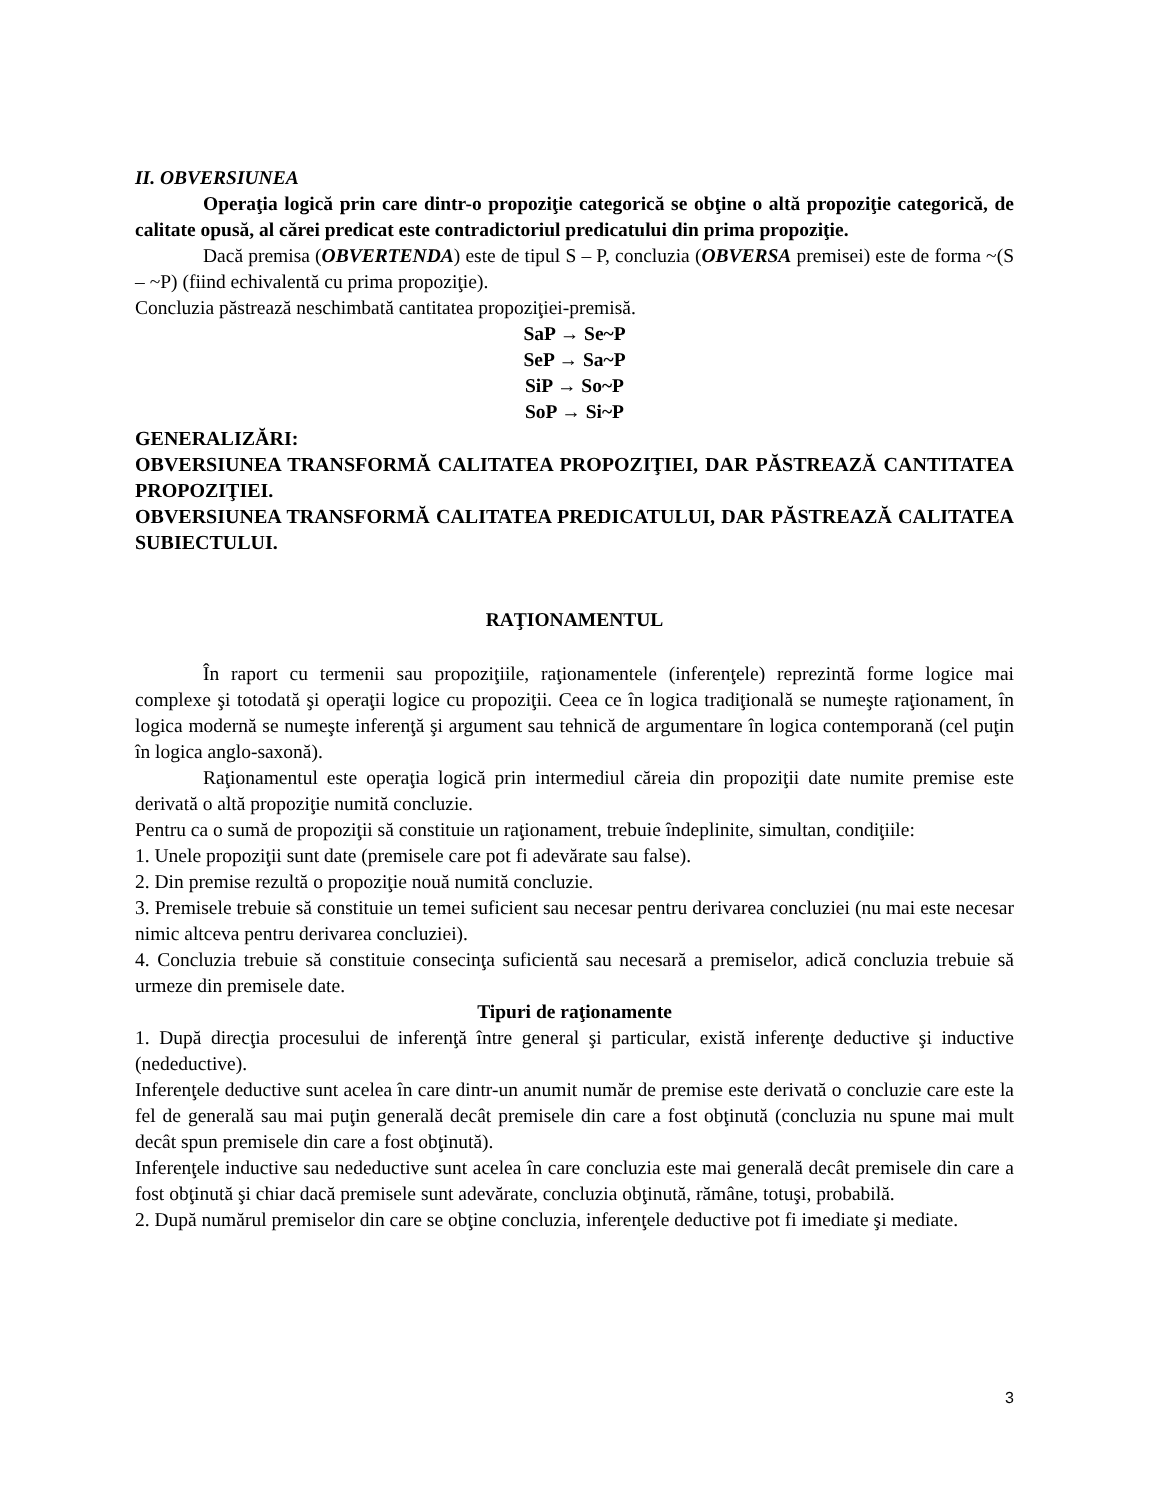II. OBVERSIUNEA
Operaţia logică prin care dintr-o propoziţie categorică se obţine o altă propoziţie categorică, de calitate opusă, al cărei predicat este contradictoriul predicatului din prima propoziţie.
Dacă premisa (OBVERTENDA) este de tipul S – P, concluzia (OBVERSA premisei) este de forma ~(S – ~P) (fiind echivalentă cu prima propoziţie).
Concluzia păstrează neschimbată cantitatea propoziţiei-premisă.
SaP → Se~P
SeP → Sa~P
SiP → So~P
SoP → Si~P
GENERALIZĂRI:
OBVERSIUNEA TRANSFORMĂ CALITATEA PROPOZIŢIEI, DAR PĂSTREAZĂ CANTITATEA PROPOZIŢIEI.
OBVERSIUNEA TRANSFORMĂ CALITATEA PREDICATULUI, DAR PĂSTREAZĂ CALITATEA SUBIECTULUI.
RAŢIONAMENTUL
În raport cu termenii sau propoziţiile, raţionamentele (inferenţele) reprezintă forme logice mai complexe şi totodată şi operaţii logice cu propoziţii. Ceea ce în logica tradiţională se numeşte raţionament, în logica modernă se numeşte inferenţă şi argument sau tehnică de argumentare în logica contemporană (cel puţin în logica anglo-saxonă).
Raţionamentul este operaţia logică prin intermediul căreia din propoziţii date numite premise este derivată o altă propoziţie numită concluzie.
Pentru ca o sumă de propoziţii să constituie un raţionament, trebuie îndeplinite, simultan, condiţiile:
1. Unele propoziţii sunt date (premisele care pot fi adevărate sau false).
2. Din premise rezultă o propoziţie nouă numită concluzie.
3. Premisele trebuie să constituie un temei suficient sau necesar pentru derivarea concluziei (nu mai este necesar nimic altceva pentru derivarea concluziei).
4. Concluzia trebuie să constituie consecinţa suficientă sau necesară a premiselor, adică concluzia trebuie să urmeze din premisele date.
Tipuri de raţionamente
1. După direcţia procesului de inferenţă între general şi particular, există inferenţe deductive şi inductive (nedeductive).
Inferenţele deductive sunt acelea în care dintr-un anumit număr de premise este derivată o concluzie care este la fel de generală sau mai puţin generală decât premisele din care a fost obţinută (concluzia nu spune mai mult decât spun premisele din care a fost obţinută).
Inferenţele inductive sau nedeductive sunt acelea în care concluzia este mai generală decât premisele din care a fost obţinută şi chiar dacă premisele sunt adevărate, concluzia obţinută, rămâne, totuşi, probabilă.
2. După numărul premiselor din care se obţine concluzia, inferenţele deductive pot fi imediate şi mediate.
3